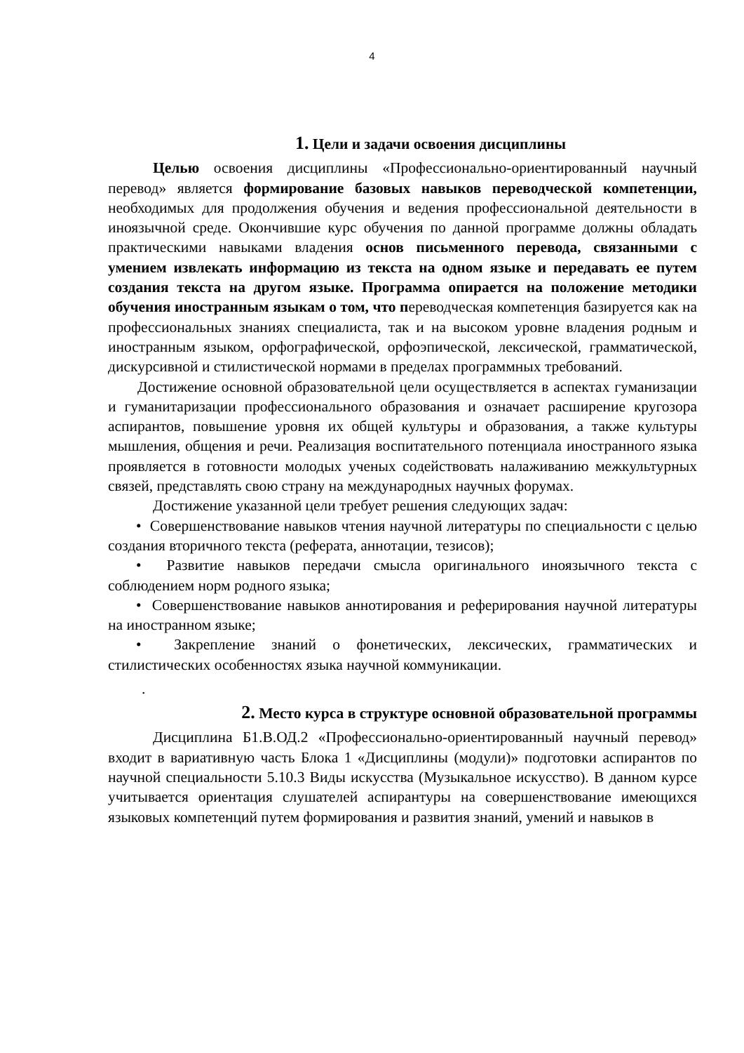4
1. Цели и задачи освоения дисциплины
Целью освоения дисциплины «Профессионально-ориентированный научный перевод» является формирование базовых навыков переводческой компетенции, необходимых для продолжения обучения и ведения профессиональной деятельности в иноязычной среде. Окончившие курс обучения по данной программе должны обладать практическими навыками владения основ письменного перевода, связанными с умением извлекать информацию из текста на одном языке и передавать ее путем создания текста на другом языке. Программа опирается на положение методики обучения иностранным языкам о том, что переводческая компетенция базируется как на профессиональных знаниях специалиста, так и на высоком уровне владения родным и иностранным языком, орфографической, орфоэпической, лексической, грамматической, дискурсивной и стилистической нормами в пределах программных требований.
Достижение основной образовательной цели осуществляется в аспектах гуманизации и гуманитаризации профессионального образования и означает расширение кругозора аспирантов, повышение уровня их общей культуры и образования, а также культуры мышления, общения и речи. Реализация воспитательного потенциала иностранного языка проявляется в готовности молодых ученых содействовать налаживанию межкультурных связей, представлять свою страну на международных научных форумах.
Достижение указанной цели требует решения следующих задач:
• Совершенствование навыков чтения научной литературы по специальности с целью создания вторичного текста (реферата, аннотации, тезисов);
• Развитие навыков передачи смысла оригинального иноязычного текста с соблюдением норм родного языка;
• Совершенствование навыков аннотирования и реферирования научной литературы на иностранном языке;
• Закрепление знаний о фонетических, лексических, грамматических и стилистических особенностях языка научной коммуникации.
.
2. Место курса в структуре основной образовательной программы
Дисциплина Б1.В.ОД.2 «Профессионально-ориентированный научный перевод» входит в вариативную часть Блока 1 «Дисциплины (модули)» подготовки аспирантов по научной специальности 5.10.3 Виды искусства (Музыкальное искусство). В данном курсе учитывается ориентация слушателей аспирантуры на совершенствование имеющихся языковых компетенций путем формирования и развития знаний, умений и навыков в